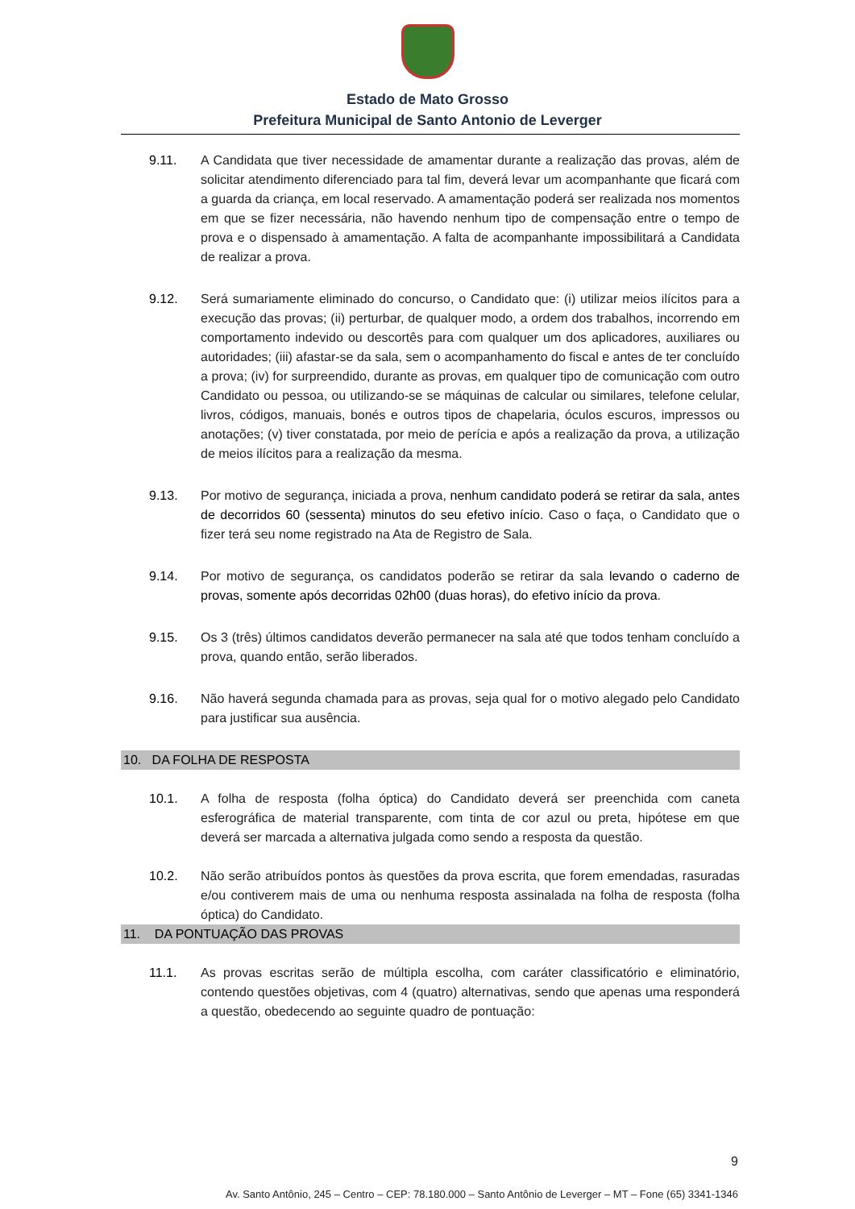Estado de Mato Grosso
Prefeitura Municipal de Santo Antonio de Leverger
9.11. A Candidata que tiver necessidade de amamentar durante a realização das provas, além de solicitar atendimento diferenciado para tal fim, deverá levar um acompanhante que ficará com a guarda da criança, em local reservado. A amamentação poderá ser realizada nos momentos em que se fizer necessária, não havendo nenhum tipo de compensação entre o tempo de prova e o dispensado à amamentação. A falta de acompanhante impossibilitará a Candidata de realizar a prova.
9.12. Será sumariamente eliminado do concurso, o Candidato que: (i) utilizar meios ilícitos para a execução das provas; (ii) perturbar, de qualquer modo, a ordem dos trabalhos, incorrendo em comportamento indevido ou descortês para com qualquer um dos aplicadores, auxiliares ou autoridades; (iii) afastar-se da sala, sem o acompanhamento do fiscal e antes de ter concluído a prova; (iv) for surpreendido, durante as provas, em qualquer tipo de comunicação com outro Candidato ou pessoa, ou utilizando-se se máquinas de calcular ou similares, telefone celular, livros, códigos, manuais, bonés e outros tipos de chapelaria, óculos escuros, impressos ou anotações; (v) tiver constatada, por meio de perícia e após a realização da prova, a utilização de meios ilícitos para a realização da mesma.
9.13. Por motivo de segurança, iniciada a prova, nenhum candidato poderá se retirar da sala, antes de decorridos 60 (sessenta) minutos do seu efetivo início. Caso o faça, o Candidato que o fizer terá seu nome registrado na Ata de Registro de Sala.
9.14. Por motivo de segurança, os candidatos poderão se retirar da sala levando o caderno de provas, somente após decorridas 02h00 (duas horas), do efetivo início da prova.
9.15. Os 3 (três) últimos candidatos deverão permanecer na sala até que todos tenham concluído a prova, quando então, serão liberados.
9.16. Não haverá segunda chamada para as provas, seja qual for o motivo alegado pelo Candidato para justificar sua ausência.
10. DA FOLHA DE RESPOSTA
10.1. A folha de resposta (folha óptica) do Candidato deverá ser preenchida com caneta esferográfica de material transparente, com tinta de cor azul ou preta, hipótese em que deverá ser marcada a alternativa julgada como sendo a resposta da questão.
10.2. Não serão atribuídos pontos às questões da prova escrita, que forem emendadas, rasuradas e/ou contiverem mais de uma ou nenhuma resposta assinalada na folha de resposta (folha óptica) do Candidato.
11. DA PONTUAÇÃO DAS PROVAS
11.1. As provas escritas serão de múltipla escolha, com caráter classificatório e eliminatório, contendo questões objetivas, com 4 (quatro) alternativas, sendo que apenas uma responderá a questão, obedecendo ao seguinte quadro de pontuação:
9
Av. Santo Antônio, 245 – Centro – CEP: 78.180.000 – Santo Antônio de Leverger – MT – Fone (65) 3341-1346